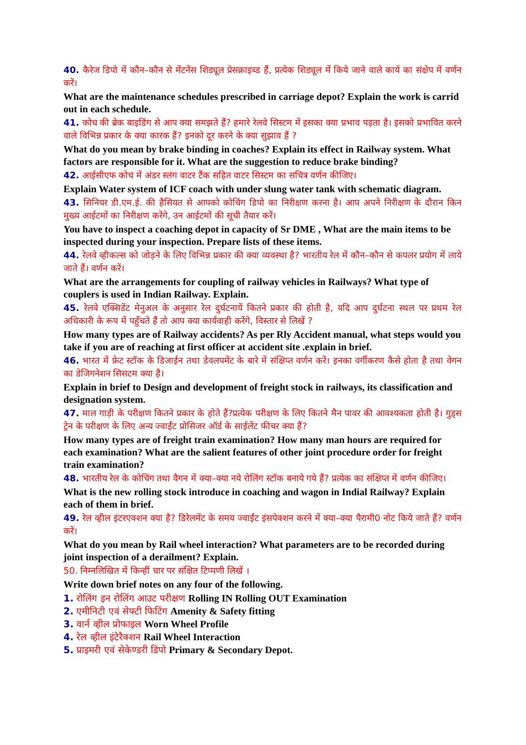40. कैरेज डिपो में कौन–कौन से मेंटनेंस शिड्यूल प्रेसक्राइब्ड हैं, प्रत्येक शिड्यूल में किये जाने वाले कार्य का संक्षेप में वर्णन करें।
What are the maintenance schedules prescribed in carriage depot? Explain the work is carrid out in each schedule.
41. कोच की ब्रेक बाइडिंग से आप क्या समझते हैं? हमारे रेलवे सिस्टम में इसका क्या प्रभाव पड़ता है। इसको प्रभावित करने वाले विभिन्न प्रकार के क्या कारक हैं? इनको दूर करने के क्या सुझाव हैं ?
What do you mean by brake binding in coaches? Explain its effect in Railway system. What factors are responsible for it. What are the suggestion to reduce brake binding?
42. आईसीएफ कोच में अंडर स्लंग वाटर टैंक सहित वाटर सिस्टम का सचित्र वर्णन कीजिए।
Explain Water system of ICF coach with under slung water tank with schematic diagram.
43. सिनियर डी.एम.ई. की हैसियत से आपको कोचिंग डिपो का निरीक्षण करना है। आप अपने निरीक्षण के दौरान किन मुख्य आईटमों का निरीक्षण करेंगे, उन आईटमों की सूची तैयार करें।
You have to inspect a coaching depot in capacity of Sr DME , What are the main items to be inspected during your inspection. Prepare lists of these items.
44. रेलवे व्हीकल्स को जोड़ने के लिए विभिन्न प्रकार की क्या व्यवस्था है? भारतीय रेल में कौन–कौन से कपलर प्रयोग में लाये जाते हैं। वर्णन करें।
What are the arrangements for coupling of railway vehicles in Railways? What type of couplers is used in Indian Railway. Explain.
45. रेलवे एक्सिडेंट मेनुअल के अनुसार रेल दुर्घटनायें कितने प्रकार की होती है, यदि आप दुर्घटना स्थल पर प्रथम रेल अधिकारी के रूप में पहुँचते हैं तो आप क्या कार्यवाही करेंगे, विस्तार से लिखें ?
How many types are of Railway accidents? As per Rly Accident manual, what steps would you take if you are of reaching at first officer at accident site .explain in brief.
46. भारत में फ्रेट स्टॉक के डिजाईन तथा डेवलपमेंट के बारे में संक्षिप्त वर्णन करें। इनका वर्गीकरण कैसे होता है तथा वेगन का डेजिगनेशन सिसटम क्या है।
Explain in brief to Design and development of freight stock in railways, its classification and designation system.
47. माल गाड़ी के परीक्षण कितने प्रकार के होते हैं?प्रत्येक परीक्षण के लिए कितने मैन पावर की आवश्यकता होती है। गुड्स ट्रेन के परीक्षण के लिए अन्य ज्वाईंट प्रोसिजर ऑर्ड के साईलेंट फीचर क्या हैं?
How many types are of freight train examination? How many man hours are required for each examination? What are the salient features of other joint procedure order for freight train examination?
48. भारतीय रेल के कोचिंग तथा वैगन में क्या–क्या नये रोलिंग स्टॉक बनाये गये हैं? प्रत्येक का संक्षिप्त में वर्णन कीजिए।
What is the new rolling stock introduce in coaching and wagon in Indial Railway? Explain each of them in brief.
49. रेल व्हील इंटरएक्शन क्या है? डिरेलमेंट के समय ज्वाईंट इंसपेक्शन करने में क्या–क्या पैरामी0 नोट किये जाते हैं? वर्णन करें।
What do you mean by Rail wheel interaction? What parameters are to be recorded during joint inspection of a derailment? Explain.
50. निम्नलिखित में किन्हीं चार पर संक्षित टिप्पणी लिखें ।
Write down brief notes on any four of the following.
1. रोलिंग इन रोलिंग आउट परीक्षण Rolling IN Rolling OUT Examination
2. एमीनिटी एवं सेफ्टी फिटिंग Amenity & Safety fitting
3. वार्न व्हील प्रोफाइल Worn Wheel Profile
4. रेल व्हील इंटेरैक्शन Rail Wheel Interaction
5. प्राइमरी एवं सेकेण्डरी डिपो Primary & Secondary Depot.